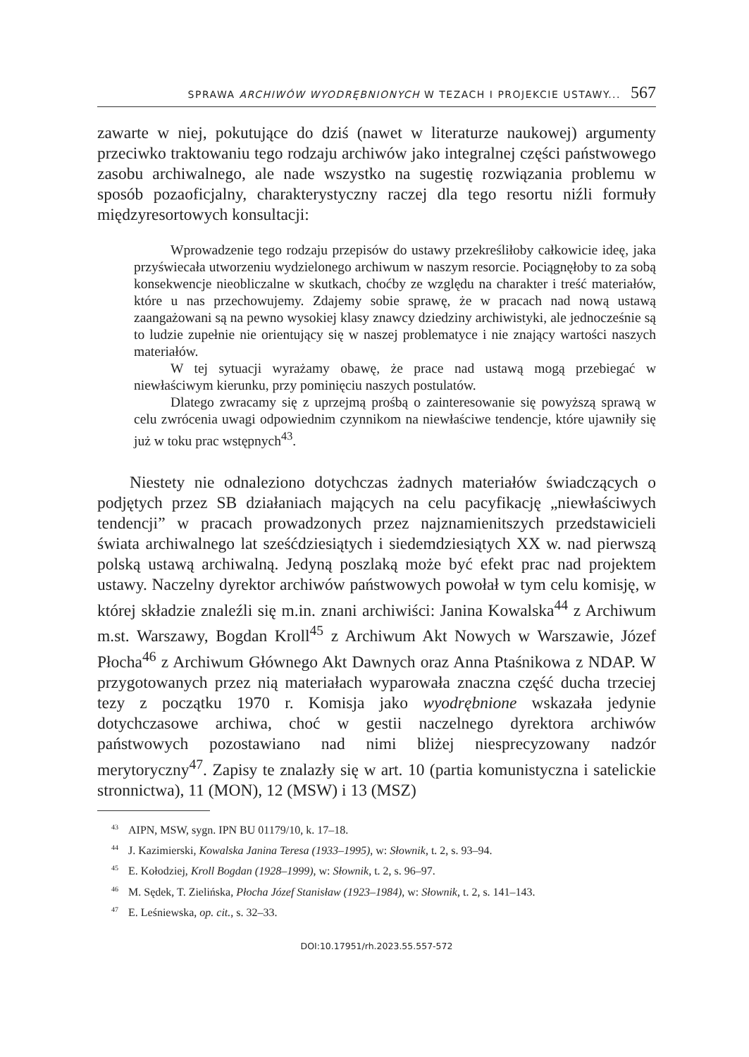SPRAWA ARCHIWÓW WYODRĘBNIONYCH W TEZACH I PROJEKCIE USTAWY... 567
zawarte w niej, pokutujące do dziś (nawet w literaturze naukowej) argumenty przeciwko traktowaniu tego rodzaju archiwów jako integralnej części państwowego zasobu archiwalnego, ale nade wszystko na sugestię rozwiązania problemu w sposób pozaoficjalny, charakterystyczny raczej dla tego resortu niźli formuły międzyresortowych konsultacji:
Wprowadzenie tego rodzaju przepisów do ustawy przekreśliłoby całkowicie ideę, jaka przyświecała utworzeniu wydzielonego archiwum w naszym resorcie. Pociągnęłoby to za sobą konsekwencje nieobliczalne w skutkach, choćby ze względu na charakter i treść materiałów, które u nas przechowujemy. Zdajemy sobie sprawę, że w pracach nad nową ustawą zaangażowani są na pewno wysokiej klasy znawcy dziedziny archiwistyki, ale jednocześnie są to ludzie zupełnie nie orientujący się w naszej problematyce i nie znający wartości naszych materiałów.
W tej sytuacji wyrażamy obawę, że prace nad ustawą mogą przebiegać w niewłaściwym kierunku, przy pominięciu naszych postulatów.
Dlatego zwracamy się z uprzejmą prośbą o zainteresowanie się powyższą sprawą w celu zwrócenia uwagi odpowiednim czynnikom na niewłaściwe tendencje, które ujawniły się już w toku prac wstępnych<sup>43</sup>.
Niestety nie odnaleziono dotychczas żadnych materiałów świadczących o podjętych przez SB działaniach mających na celu pacyfikację „niewłaściwych tendencji” w pracach prowadzonych przez najznamienitszych przedstawicieli świata archiwalnego lat sześćdziesiątych i siedemdziesiątych XX w. nad pierwszą polską ustawą archiwalną. Jedyną poszlaką może być efekt prac nad projektem ustawy. Naczelny dyrektor archiwów państwowych powołał w tym celu komisję, w której składzie znaleźli się m.in. znani archiwiści: Janina Kowalska<sup>44</sup> z Archiwum m.st. Warszawy, Bogdan Kroll<sup>45</sup> z Archiwum Akt Nowych w Warszawie, Józef Płocha<sup>46</sup> z Archiwum Głównego Akt Dawnych oraz Anna Ptaśnikowa z NDAP. W przygotowanych przez nią materiałach wyparowała znaczna część ducha trzeciej tezy z początku 1970 r. Komisja jako wyodrębnione wskazała jedynie dotychczasowe archiwa, choć w gestii naczelnego dyrektora archiwów państwowych pozostawiano nad nimi bliżej niesprecyzowany nadzór merytoryczny<sup>47</sup>. Zapisy te znalazły się w art. 10 (partia komunistyczna i satelickie stronnictwa), 11 (MON), 12 (MSW) i 13 (MSZ)
<sup>43</sup> AIPN, MSW, sygn. IPN BU 01179/10, k. 17–18.
<sup>44</sup> J. Kazimierski, Kowalska Janina Teresa (1933–1995), w: Słownik, t. 2, s. 93–94.
<sup>45</sup> E. Kołodziej, Kroll Bogdan (1928–1999), w: Słownik, t. 2, s. 96–97.
<sup>46</sup> M. Sędek, T. Zielińska, Płocha Józef Stanisław (1923–1984), w: Słownik, t. 2, s. 141–143.
<sup>47</sup> E. Leśniewska, op. cit., s. 32–33.
DOI:10.17951/rh.2023.55.557-572